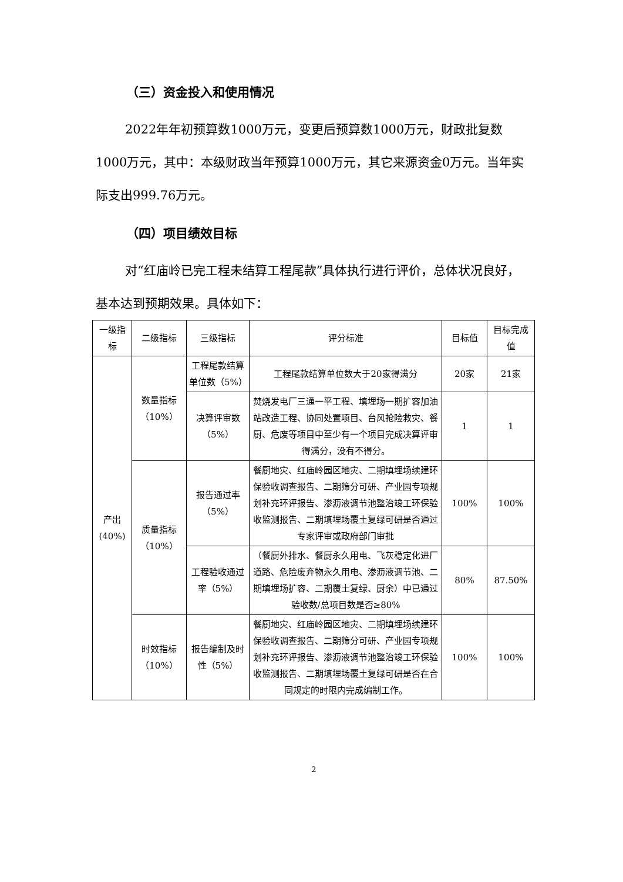（三）资金投入和使用情况
2022年年初预算数1000万元，变更后预算数1000万元，财政批复数1000万元，其中：本级财政当年预算1000万元，其它来源资金0万元。当年实际支出999.76万元。
（四）项目绩效目标
对“红庙岭已完工程未结算工程尾款”具体执行进行评价，总体状况良好，基本达到预期效果。具体如下：
| 一级指标 | 二级指标 | 三级指标 | 评分标准 | 目标值 | 目标完成值 |
| 产出(40%) | 数量指标（10%） | 工程尾款结算单位数（5%） | 工程尾款结算单位数大于20家得满分 | 20家 | 21家 |
| | | 决算评审数（5%） | 焚烧发电厂三通一平工程、填埋场一期扩容加油站改造工程、协同处置项目、台风抢险救灾、餐厨、危废等项目中至少有一个项目完成决算评审得满分，没有不得分。 | 1 | 1 |
| | 质量指标（10%） | 报告通过率（5%） | 餐厨地灾、红庙岭园区地灾、二期填埋场续建环保验收调查报告、二期筛分可研、产业园专项规划补充环评报告、渗沥液调节池整治竣工环保验收监测报告、二期填埋场覆土复绿可研是否通过专家评审或政府部门审批 | 100% | 100% |
| | | 工程验收通过率（5%） | （餐厨外排水、餐厨永久用电、飞灰稳定化进厂道路、危险废弃物永久用电、渗沥液调节池、二期填埋场扩容、二期覆土复绿、厨余）中已通过验收数/总项目数是否≥80% | 80% | 87.50% |
| | 时效指标（10%） | 报告编制及时性（5%） | 餐厨地灾、红庙岭园区地灾、二期填埋场续建环保验收调查报告、二期筛分可研、产业园专项规划补充环评报告、渗沥液调节池整治竣工环保验收监测报告、二期填埋场覆土复绿可研是否在合同规定的时限内完成编制工作。 | 100% | 100% |
2